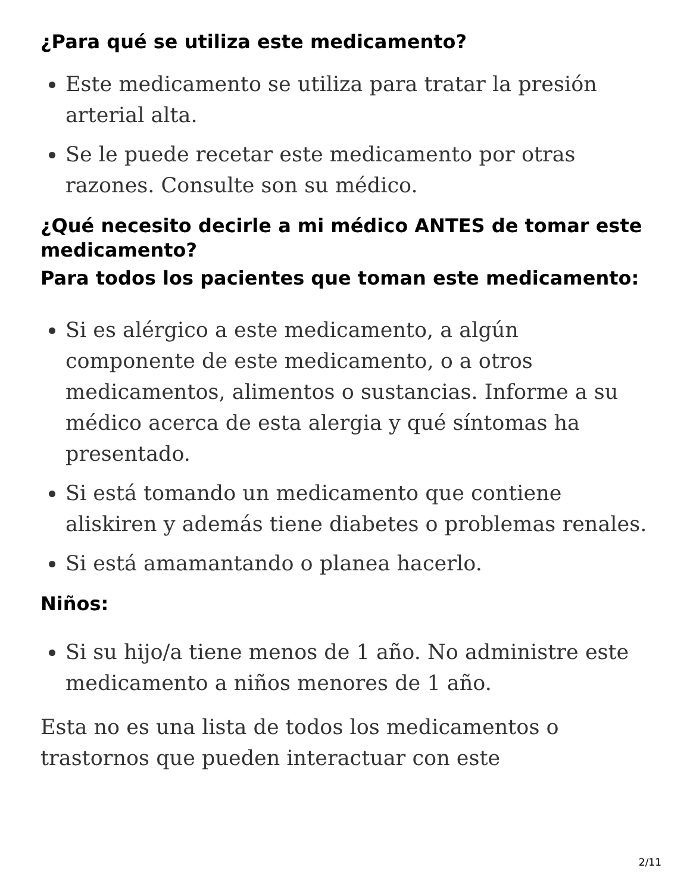¿Para qué se utiliza este medicamento?
Este medicamento se utiliza para tratar la presión arterial alta.
Se le puede recetar este medicamento por otras razones. Consulte son su médico.
¿Qué necesito decirle a mi médico ANTES de tomar este medicamento?
Para todos los pacientes que toman este medicamento:
Si es alérgico a este medicamento, a algún componente de este medicamento, o a otros medicamentos, alimentos o sustancias. Informe a su médico acerca de esta alergia y qué síntomas ha presentado.
Si está tomando un medicamento que contiene aliskiren y además tiene diabetes o problemas renales.
Si está amamantando o planea hacerlo.
Niños:
Si su hijo/a tiene menos de 1 año. No administre este medicamento a niños menores de 1 año.
Esta no es una lista de todos los medicamentos o trastornos que pueden interactuar con este
2/11